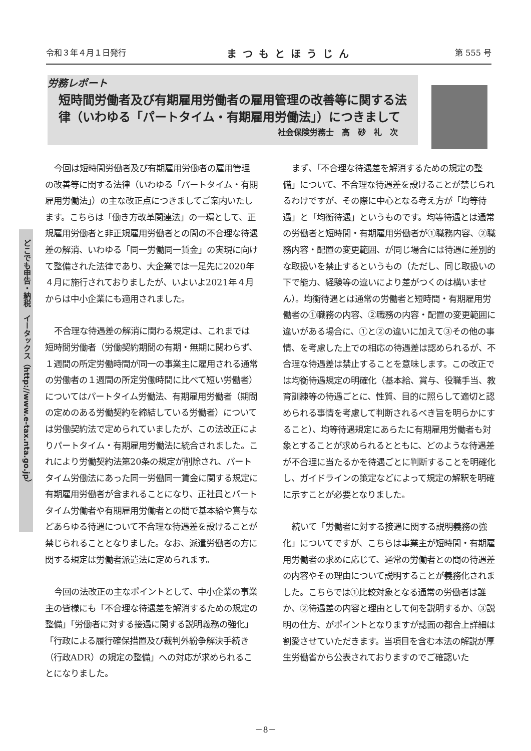令和３年４月１日発行 まつもとほうじん 第 555 号
労務レポート
短時間労働者及び有期雇用労働者の雇用管理の改善等に関する法律（いわゆる「パートタイム・有期雇用労働法」）につきまして
社会保険労務士　高　砂　礼　次
どこでも申告・納税　イータックス（http://www.e-tax.nta.go.jp）
今回は短時間労働者及び有期雇用労働者の雇用管理の改善等に関する法律（いわゆる「パートタイム・有期雇用労働法」）の主な改正点につきましてご案内いたします。こちらは「働き方改革関連法」の一環として、正規雇用労働者と非正規雇用労働者との間の不合理な待遇差の解消、いわゆる「同一労働同一賃金」の実現に向けて整備された法律であり、大企業では一足先に2020年４月に施行されておりましたが、いよいよ2021年４月からは中小企業にも適用されました。
不合理な待遇差の解消に関わる規定は、これまでは短時間労働者（労働契約期間の有期・無期に関わらず、１週間の所定労働時間が同一の事業主に雇用される通常の労働者の１週間の所定労働時間に比べて短い労働者）についてはパートタイム労働法、有期雇用労働者（期間の定めのある労働契約を締結している労働者）については労働契約法で定められていましたが、この法改正によりパートタイム・有期雇用労働法に統合されました。これにより労働契約法第20条の規定が削除され、パートタイム労働法にあった同一労働同一賃金に関する規定に有期雇用労働者が含まれることになり、正社員とパートタイム労働者や有期雇用労働者との間で基本給や賞与などあらゆる待遇について不合理な待遇差を設けることが禁じられることとなりました。なお、派遣労働者の方に関する規定は労働者派遣法に定められます。
今回の法改正の主なポイントとして、中小企業の事業主の皆様にも「不合理な待遇差を解消するための規定の整備」「労働者に対する接遇に関する説明義務の強化」「行政による履行確保措置及び裁判外紛争解決手続き（行政ADR）の規定の整備」への対応が求められることになりました。
まず、「不合理な待遇差を解消するための規定の整備」について、不合理な待遇差を設けることが禁じられるわけですが、その際に中心となる考え方が「均等待遇」と「均衡待遇」というものです。均等待遇とは通常の労働者と短時間・有期雇用労働者が①職務内容、②職務内容・配置の変更範囲、が同じ場合には待遇に差別的な取扱いを禁止するというもの（ただし、同じ取扱いの下で能力、経験等の違いにより差がつくのは構いません）。均衡待遇とは通常の労働者と短時間・有期雇用労働者の①職務の内容、②職務の内容・配置の変更範囲に違いがある場合に、①と②の違いに加えて③その他の事情、を考慮した上での相応の待遇差は認められるが、不合理な待遇差は禁止することを意味します。この改正では均衡待遇規定の明確化（基本給、賞与、役職手当、教育訓練等の待遇ごとに、性質、目的に照らして適切と認められる事情を考慮して判断されるべき旨を明らかにすること）、均等待遇規定にあらたに有期雇用労働者も対象とすることが求められるとともに、どのような待遇差が不合理に当たるかを待遇ごとに判断することを明確化し、ガイドラインの策定などによって規定の解釈を明確に示すことが必要となりました。
続いて「労働者に対する接遇に関する説明義務の強化」についてですが、こちらは事業主が短時間・有期雇用労働者の求めに応じて、通常の労働者との間の待遇差の内容やその理由について説明することが義務化されました。こちらでは①比較対象となる通常の労働者は誰か、②待遇差の内容と理由として何を説明するか、③説明の仕方、がポイントとなりますが誌面の都合上詳細は割愛させていただきます。当項目を含む本法の解説が厚生労働省から公表されておりますのでご確認いた
－8－